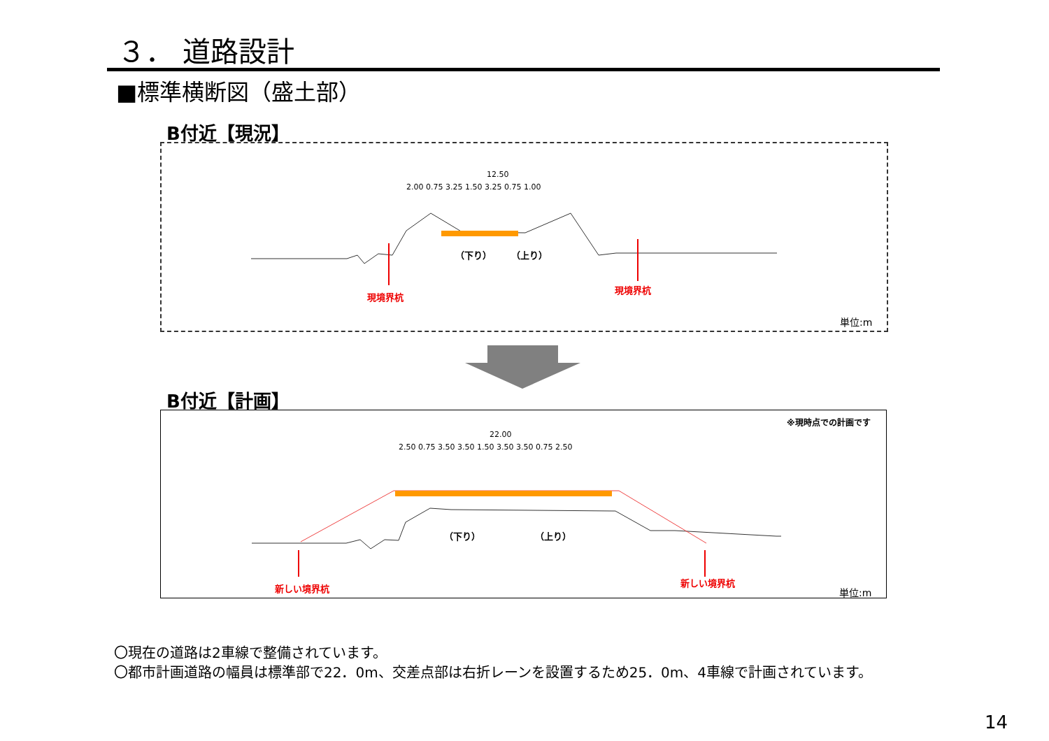３． 道路設計
■標準横断図（盛土部）
B付近【現況】
12.50
2.00 0.75 3.25 1.50 3.25 0.75 1.00
（下り） （上り）
現境界杭
現境界杭
単位:m
B付近【計画】
※現時点での計画です
22.00
2.50 0.75 3.50 3.50 1.50 3.50 3.50 0.75 2.50
（下り） （上り）
新しい境界杭
新しい境界杭
単位:m
〇現在の道路は2車線で整備されています。
〇都市計画道路の幅員は標準部で22．0m、交差点部は右折レーンを設置するため25．0m、4車線で計画されています。
14